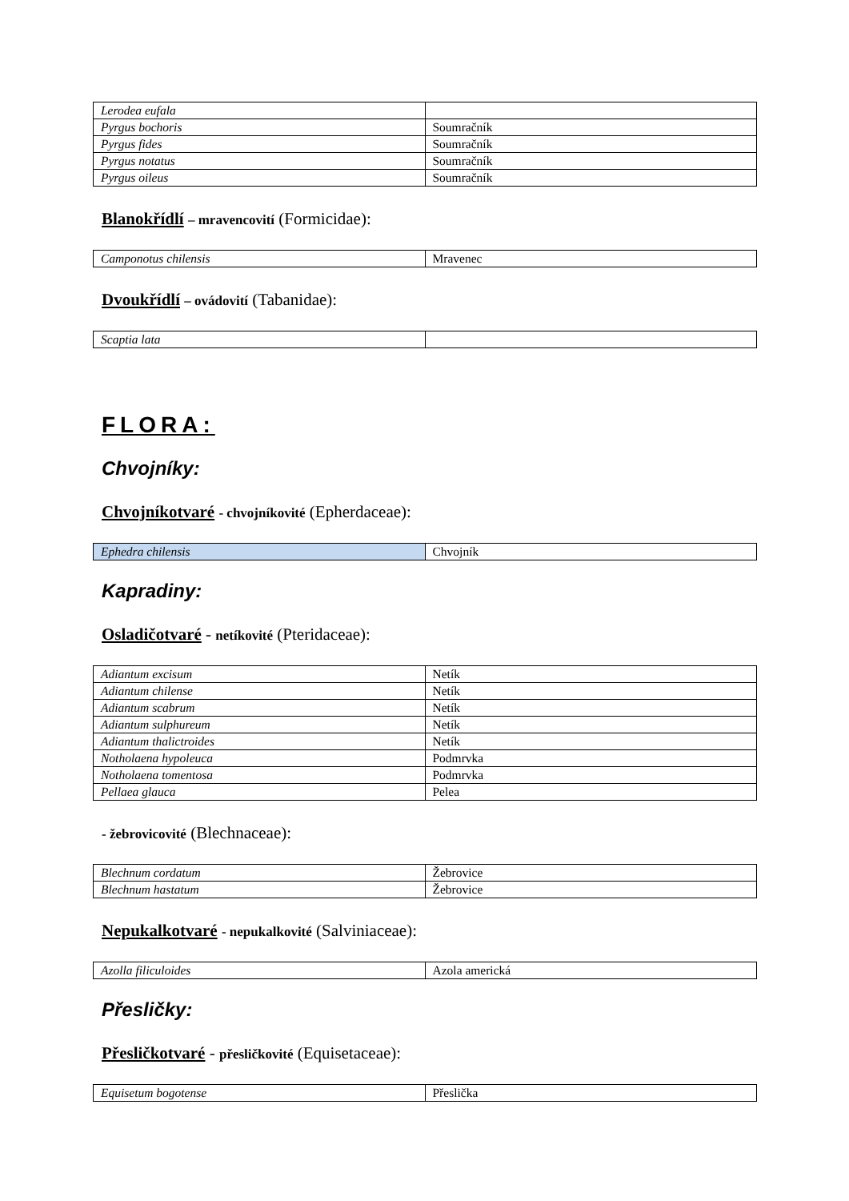| Lerodea eufala | |
| Pyrgus bochoris | Soumračník |
| Pyrgus fides | Soumračník |
| Pyrgus notatus | Soumračník |
| Pyrgus oileus | Soumračník |
Blanokřídlí – mravencovití (Formicidae):
| Camponotus chilensis | Mravenec |
Dvoukřídlí – ovádovití (Tabanidae):
| Scaptia lata | |
FLORA:
Chvojníky:
Chvojníkotvaré - chvojníkovité (Epherdaceae):
| Ephedra chilensis | Chvojník |
Kapradiny:
Osladičotvaré - netíkovité (Pteridaceae):
| Adiantum excisum | Netík |
| Adiantum chilense | Netík |
| Adiantum scabrum | Netík |
| Adiantum sulphureum | Netík |
| Adiantum thalictroides | Netík |
| Notholaena hypoleuca | Podmrvka |
| Notholaena tomentosa | Podmrvka |
| Pellaea glauca | Pelea |
- žebrovicovité (Blechnaceae):
| Blechnum cordatum | Žebrovice |
| Blechnum hastatum | Žebrovice |
Nepukalkotvaré - nepukalkovité (Salviniaceae):
| Azolla filiculoides | Azola americká |
Přesličky:
Přesličkotvaré - přesličkovité (Equisetaceae):
| Equisetum bogotense | Přeslička |